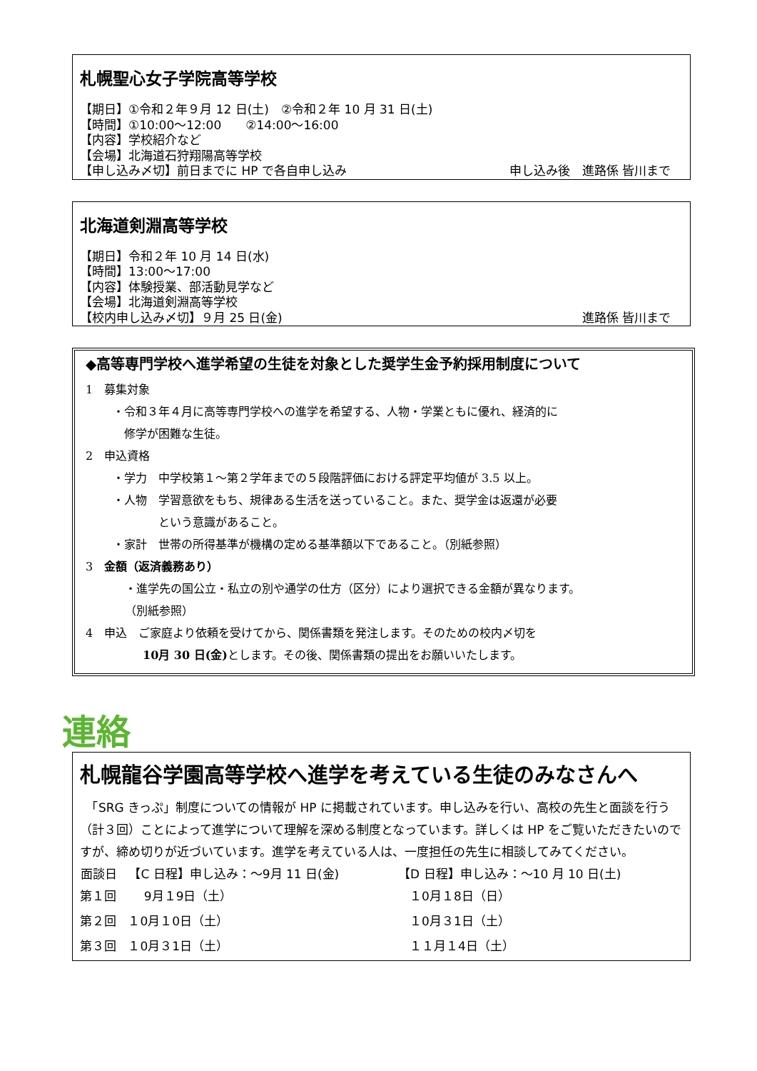札幌聖心女子学院高等学校
【期日】①令和２年９月 12 日(土)　②令和２年 10 月 31 日(土)
【時間】①10:00～12:00　　②14:00～16:00
【内容】学校紹介など
【会場】北海道石狩翔陽高等学校
【申し込み〆切】前日までに HP で各自申し込み 申し込み後　進路係 皆川まで　
北海道剣淵高等学校
【期日】令和２年 10 月 14 日(水)
【時間】13:00～17:00
【内容】体験授業、部活動見学など
【会場】北海道剣淵高等学校
【校内申し込み〆切】９月 25 日(金) 進路係 皆川まで　
◆高等専門学校へ進学希望の生徒を対象とした奨学生金予約採用制度について
1　募集対象
・令和３年４月に高等専門学校への進学を希望する、人物・学業ともに優れ、経済的に
　修学が困難な生徒。
2　申込資格
・学力　中学校第１～第２学年までの５段階評価における評定平均値が 3.5 以上。
・人物　学習意欲をもち、規律ある生活を送っていること。また、奨学金は返還が必要
　　　　という意識があること。
・家計　世帯の所得基準が機構の定める基準額以下であること。（別紙参照）
3　金額（返済義務あり）
・進学先の国公立・私立の別や通学の仕方（区分）により選択できる金額が異なります。
（別紙参照）
4　申込　ご家庭より依頼を受けてから、関係書類を発注します。そのための校内〆切を
　　　　　10月 30 日(金) とします。その後、関係書類の提出をお願いいたします。
連絡
札幌龍谷学園高等学校へ進学を考えている生徒のみなさんへ
　「SRG きっぷ」制度についての情報が HP に掲載されています。申し込みを行い、高校の先生と面談を行う（計３回）ことによって進学について理解を深める制度となっています。詳しくは HP をご覧いただきたいのですが、締め切りが近づいています。進学を考えている人は、一度担任の先生に相談してみてください。
| 面談日 | 【C 日程】申し込み：～9月 11 日(金) | 【D 日程】申し込み：～10 月 10 日(土) |
| --- | --- | --- |
| 第１回 | 9月１9日（土） | １0月１8日（日） |
| 第２回 | １0月１0日（土） | １0月３1日（土） |
| 第３回 | １0月３1日（土） | １１月１4日（土） |